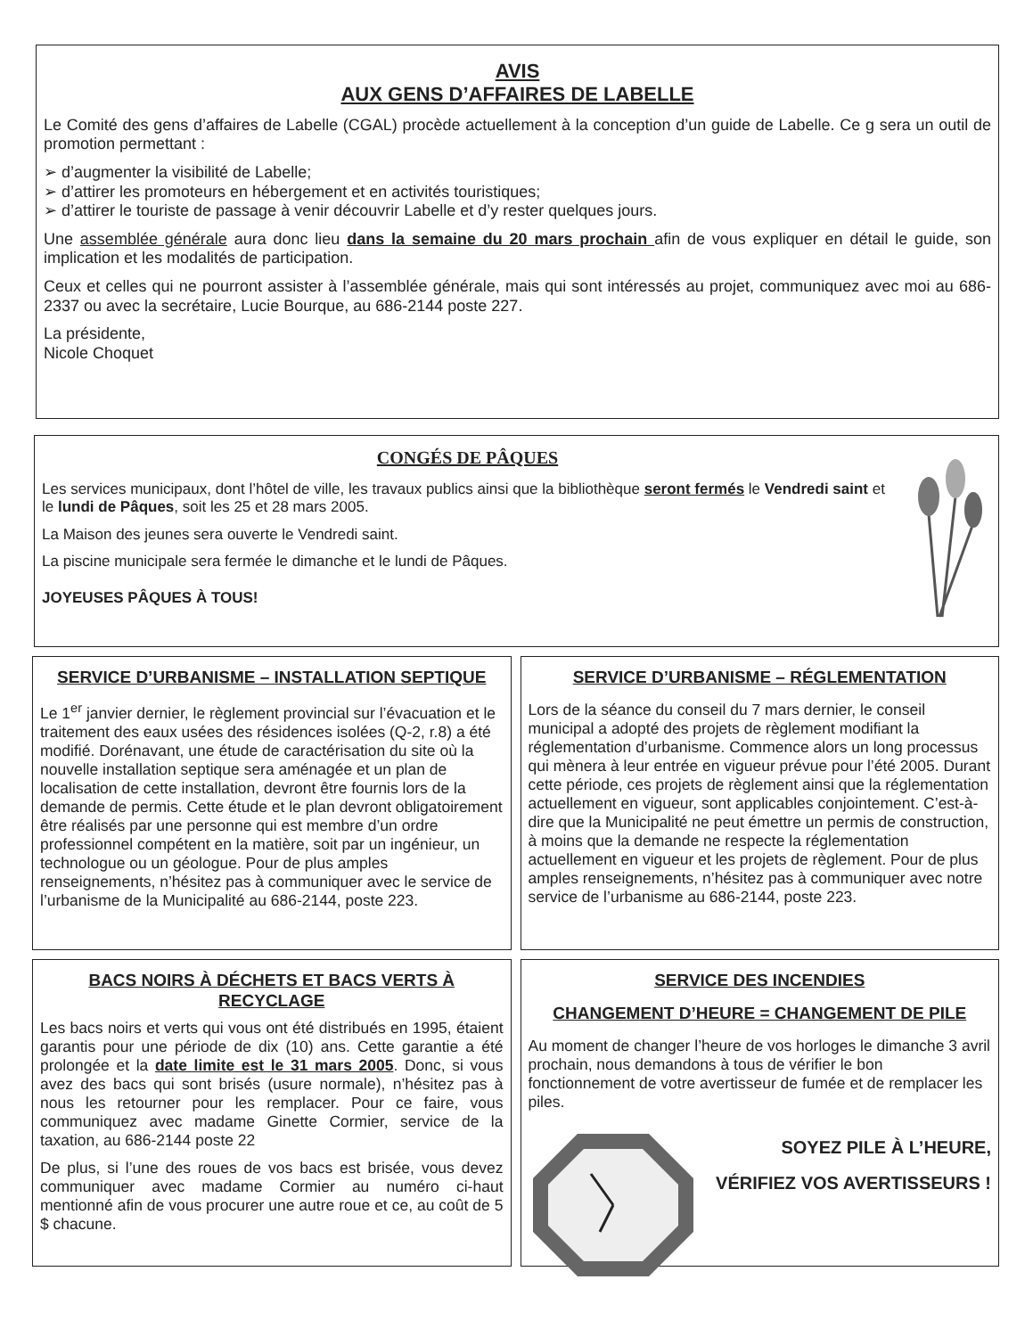AVIS
AUX GENS D’AFFAIRES DE LABELLE
Le Comité des gens d’affaires de Labelle (CGAL) procède actuellement à la conception d’un guide de Labelle. Ce g sera un outil de promotion permettant :
➢ d’augmenter la visibilité de Labelle;
➢ d’attirer les promoteurs en hébergement et en activités touristiques;
➢ d’attirer le touriste de passage à venir découvrir Labelle et d’y rester quelques jours.
Une assemblée générale aura donc lieu dans la semaine du 20 mars prochain afin de vous expliquer en détail le guide, son implication et les modalités de participation.
Ceux et celles qui ne pourront assister à l’assemblée générale, mais qui sont intéressés au projet, communiquez avec moi au 686-2337 ou avec la secrétaire, Lucie Bourque, au 686-2144 poste 227.
La présidente,
Nicole Choquet
CONGÉS DE PÂQUES
Les services municipaux, dont l’hôtel de ville, les travaux publics ainsi que la bibliothèque seront fermés le Vendredi saint et le lundi de Pâques, soit les 25 et 28 mars 2005.
La Maison des jeunes sera ouverte le Vendredi saint.
La piscine municipale sera fermée le dimanche et le lundi de Pâques.
JOYEUSES PÂQUES À TOUS!
SERVICE D’URBANISME – INSTALLATION SEPTIQUE
Le 1<sup>er</sup> janvier dernier, le règlement provincial sur l’évacuation et le traitement des eaux usées des résidences isolées (Q-2, r.8) a été modifié. Dorénavant, une étude de caractérisation du site où la nouvelle installation septique sera aménagée et un plan de localisation de cette installation, devront être fournis lors de la demande de permis. Cette étude et le plan devront obligatoirement être réalisés par une personne qui est membre d’un ordre professionnel compétent en la matière, soit par un ingénieur, un technologue ou un géologue. Pour de plus amples renseignements, n’hésitez pas à communiquer avec le service de l’urbanisme de la Municipalité au 686-2144, poste 223.
SERVICE D’URBANISME – RÉGLEMENTATION
Lors de la séance du conseil du 7 mars dernier, le conseil municipal a adopté des projets de règlement modifiant la réglementation d’urbanisme. Commence alors un long processus qui mènera à leur entrée en vigueur prévue pour l’été 2005. Durant cette période, ces projets de règlement ainsi que la réglementation actuellement en vigueur, sont applicables conjointement. C’est-à-dire que la Municipalité ne peut émettre un permis de construction, à moins que la demande ne respecte la réglementation actuellement en vigueur et les projets de règlement. Pour de plus amples renseignements, n’hésitez pas à communiquer avec notre service de l’urbanisme au 686-2144, poste 223.
BACS NOIRS À DÉCHETS ET BACS VERTS À RECYCLAGE
Les bacs noirs et verts qui vous ont été distribués en 1995, étaient garantis pour une période de dix (10) ans. Cette garantie a été prolongée et la date limite est le 31 mars 2005. Donc, si vous avez des bacs qui sont brisés (usure normale), n’hésitez pas à nous les retourner pour les remplacer. Pour ce faire, vous communiquez avec madame Ginette Cormier, service de la taxation, au 686-2144 poste 22
De plus, si l’une des roues de vos bacs est brisée, vous devez communiquer avec madame Cormier au numéro ci-haut mentionné afin de vous procurer une autre roue et ce, au coût de 5 $ chacune.
SERVICE DES INCENDIES
CHANGEMENT D’HEURE = CHANGEMENT DE PILE
Au moment de changer l’heure de vos horloges le dimanche 3 avril prochain, nous demandons à tous de vérifier le bon fonctionnement de votre avertisseur de fumée et de remplacer les piles.
SOYEZ PILE À L’HEURE,
VÉRIFIEZ VOS AVERTISSEURS !